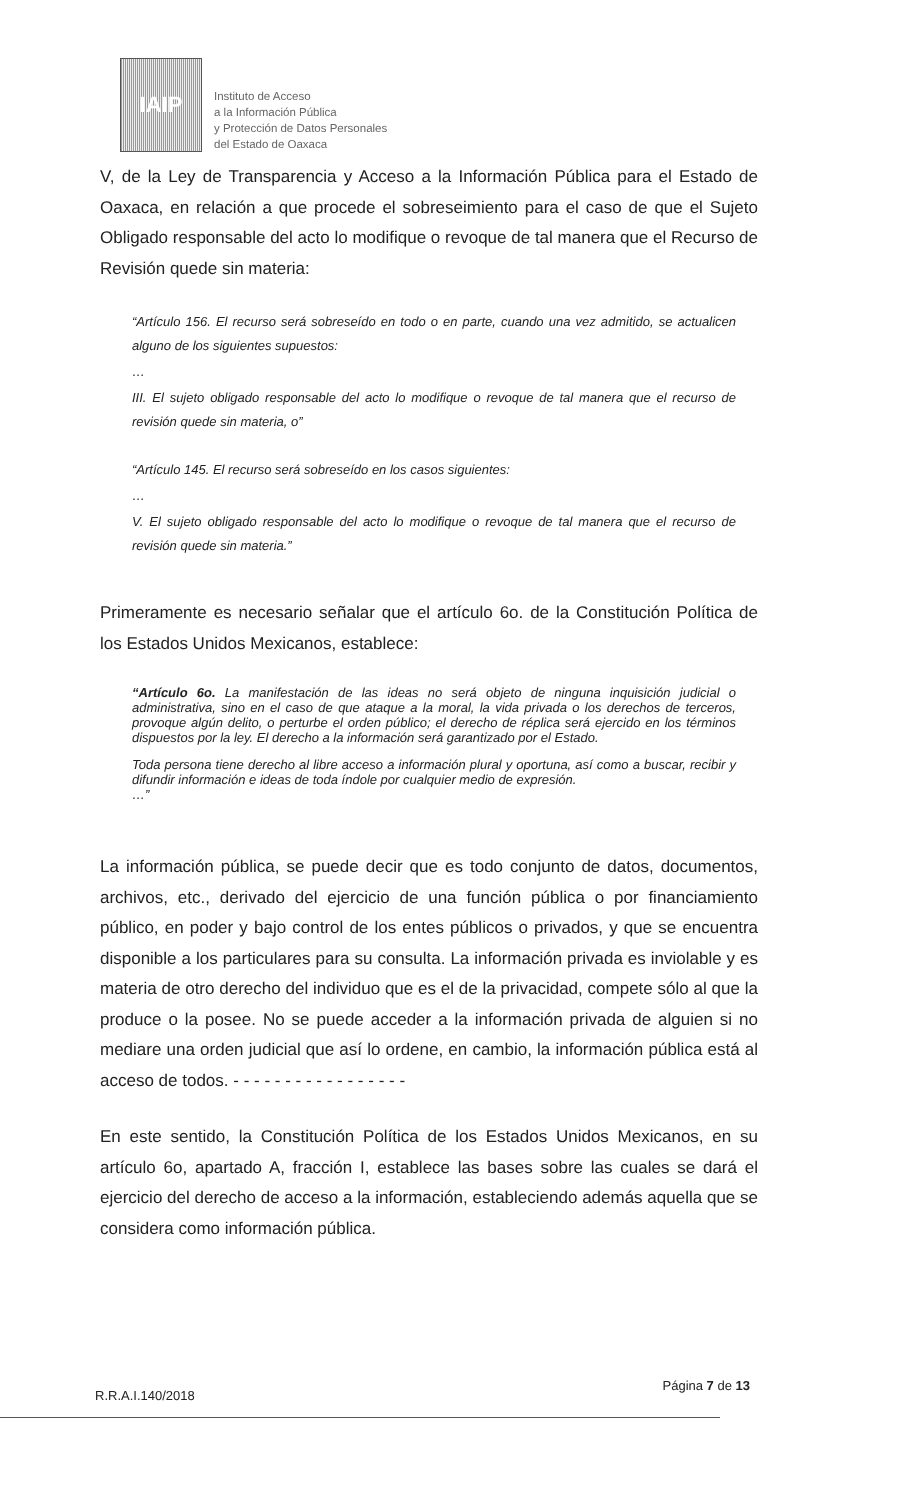IAIP
Instituto de Acceso
a la Información Pública
y Protección de Datos Personales
del Estado de Oaxaca
V, de la Ley de Transparencia y Acceso a la Información Pública para el Estado de Oaxaca, en relación a que procede el sobreseimiento para el caso de que el Sujeto Obligado responsable del acto lo modifique o revoque de tal manera que el Recurso de Revisión quede sin materia:
“Artículo 156. El recurso será sobreseído en todo o en parte, cuando una vez admitido, se actualicen alguno de los siguientes supuestos:
…
III. El sujeto obligado responsable del acto lo modifique o revoque de tal manera que el recurso de revisión quede sin materia, o”
“Artículo 145. El recurso será sobreseído en los casos siguientes:
…
V. El sujeto obligado responsable del acto lo modifique o revoque de tal manera que el recurso de revisión quede sin materia.”
Primeramente es necesario señalar que el artículo 6o. de la Constitución Política de los Estados Unidos Mexicanos, establece:
“Artículo 6o. La manifestación de las ideas no será objeto de ninguna inquisición judicial o administrativa, sino en el caso de que ataque a la moral, la vida privada o los derechos de terceros, provoque algún delito, o perturbe el orden público; el derecho de réplica será ejercido en los términos dispuestos por la ley. El derecho a la información será garantizado por el Estado.
Toda persona tiene derecho al libre acceso a información plural y oportuna, así como a buscar, recibir y difundir información e ideas de toda índole por cualquier medio de expresión.
…”
La información pública, se puede decir que es todo conjunto de datos, documentos, archivos, etc., derivado del ejercicio de una función pública o por financiamiento público, en poder y bajo control de los entes públicos o privados, y que se encuentra disponible a los particulares para su consulta. La información privada es inviolable y es materia de otro derecho del individuo que es el de la privacidad, compete sólo al que la produce o la posee. No se puede acceder a la información privada de alguien si no mediare una orden judicial que así lo ordene, en cambio, la información pública está al acceso de todos. - - - - - - - - - - - - - - - - -
En este sentido, la Constitución Política de los Estados Unidos Mexicanos, en su artículo 6o, apartado A, fracción I, establece las bases sobre las cuales se dará el ejercicio del derecho de acceso a la información, estableciendo además aquella que se considera como información pública.
R.R.A.I.140/2018 Página 7 de 13